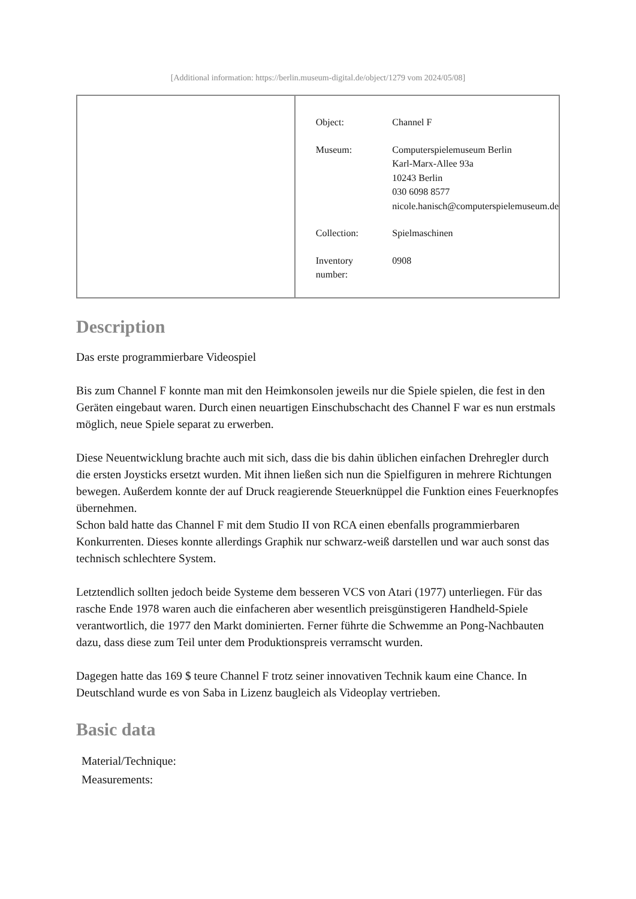[Additional information: https://berlin.museum-digital.de/object/1279 vom 2024/05/08]
| Object: | Channel F |
| Museum: | Computerspielemuseum Berlin Karl-Marx-Allee 93a 10243 Berlin 030 6098 8577 nicole.hanisch@computerspielemuseum.de |
| Collection: | Spielmaschinen |
| Inventory number: | 0908 |
Description
Das erste programmierbare Videospiel
Bis zum Channel F konnte man mit den Heimkonsolen jeweils nur die Spiele spielen, die fest in den Geräten eingebaut waren. Durch einen neuartigen Einschubschacht des Channel F war es nun erstmals möglich, neue Spiele separat zu erwerben.
Diese Neuentwicklung brachte auch mit sich, dass die bis dahin üblichen einfachen Drehregler durch die ersten Joysticks ersetzt wurden. Mit ihnen ließen sich nun die Spielfiguren in mehrere Richtungen bewegen. Außerdem konnte der auf Druck reagierende Steuerknüppel die Funktion eines Feuerknopfes übernehmen.
Schon bald hatte das Channel F mit dem Studio II von RCA einen ebenfalls programmierbaren Konkurrenten. Dieses konnte allerdings Graphik nur schwarz-weiß darstellen und war auch sonst das technisch schlechtere System.
Letztendlich sollten jedoch beide Systeme dem besseren VCS von Atari (1977) unterliegen. Für das rasche Ende 1978 waren auch die einfacheren aber wesentlich preisgünstigeren Handheld-Spiele verantwortlich, die 1977 den Markt dominierten. Ferner führte die Schwemme an Pong-Nachbauten dazu, dass diese zum Teil unter dem Produktionspreis verramscht wurden.
Dagegen hatte das 169 $ teure Channel F trotz seiner innovativen Technik kaum eine Chance. In Deutschland wurde es von Saba in Lizenz baugleich als Videoplay vertrieben.
Basic data
Material/Technique:
Measurements: